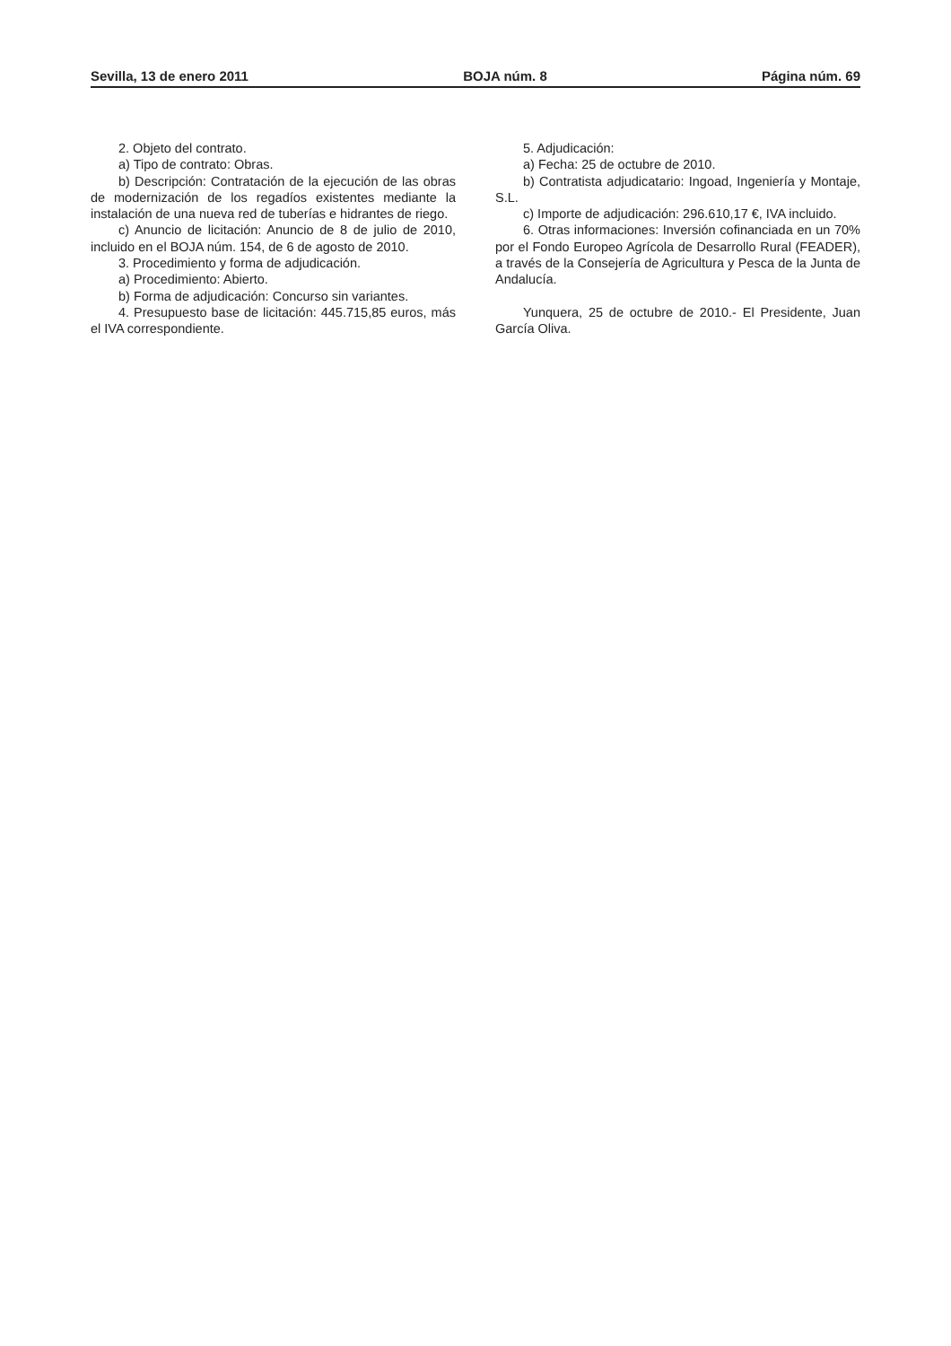Sevilla, 13 de enero 2011 BOJA núm. 8 Página núm. 69
2. Objeto del contrato.
a) Tipo de contrato: Obras.
b) Descripción: Contratación de la ejecución de las obras de modernización de los regadíos existentes mediante la instalación de una nueva red de tuberías e hidrantes de riego.
c) Anuncio de licitación: Anuncio de 8 de julio de 2010, incluido en el BOJA núm. 154, de 6 de agosto de 2010.
3. Procedimiento y forma de adjudicación.
a) Procedimiento: Abierto.
b) Forma de adjudicación: Concurso sin variantes.
4. Presupuesto base de licitación: 445.715,85 euros, más el IVA correspondiente.
5. Adjudicación:
a) Fecha: 25 de octubre de 2010.
b) Contratista adjudicatario: Ingoad, Ingeniería y Montaje, S.L.
c) Importe de adjudicación: 296.610,17 €, IVA incluido.
6. Otras informaciones: Inversión cofinanciada en un 70% por el Fondo Europeo Agrícola de Desarrollo Rural (FEADER), a través de la Consejería de Agricultura y Pesca de la Junta de Andalucía.
Yunquera, 25 de octubre de 2010.- El Presidente, Juan García Oliva.